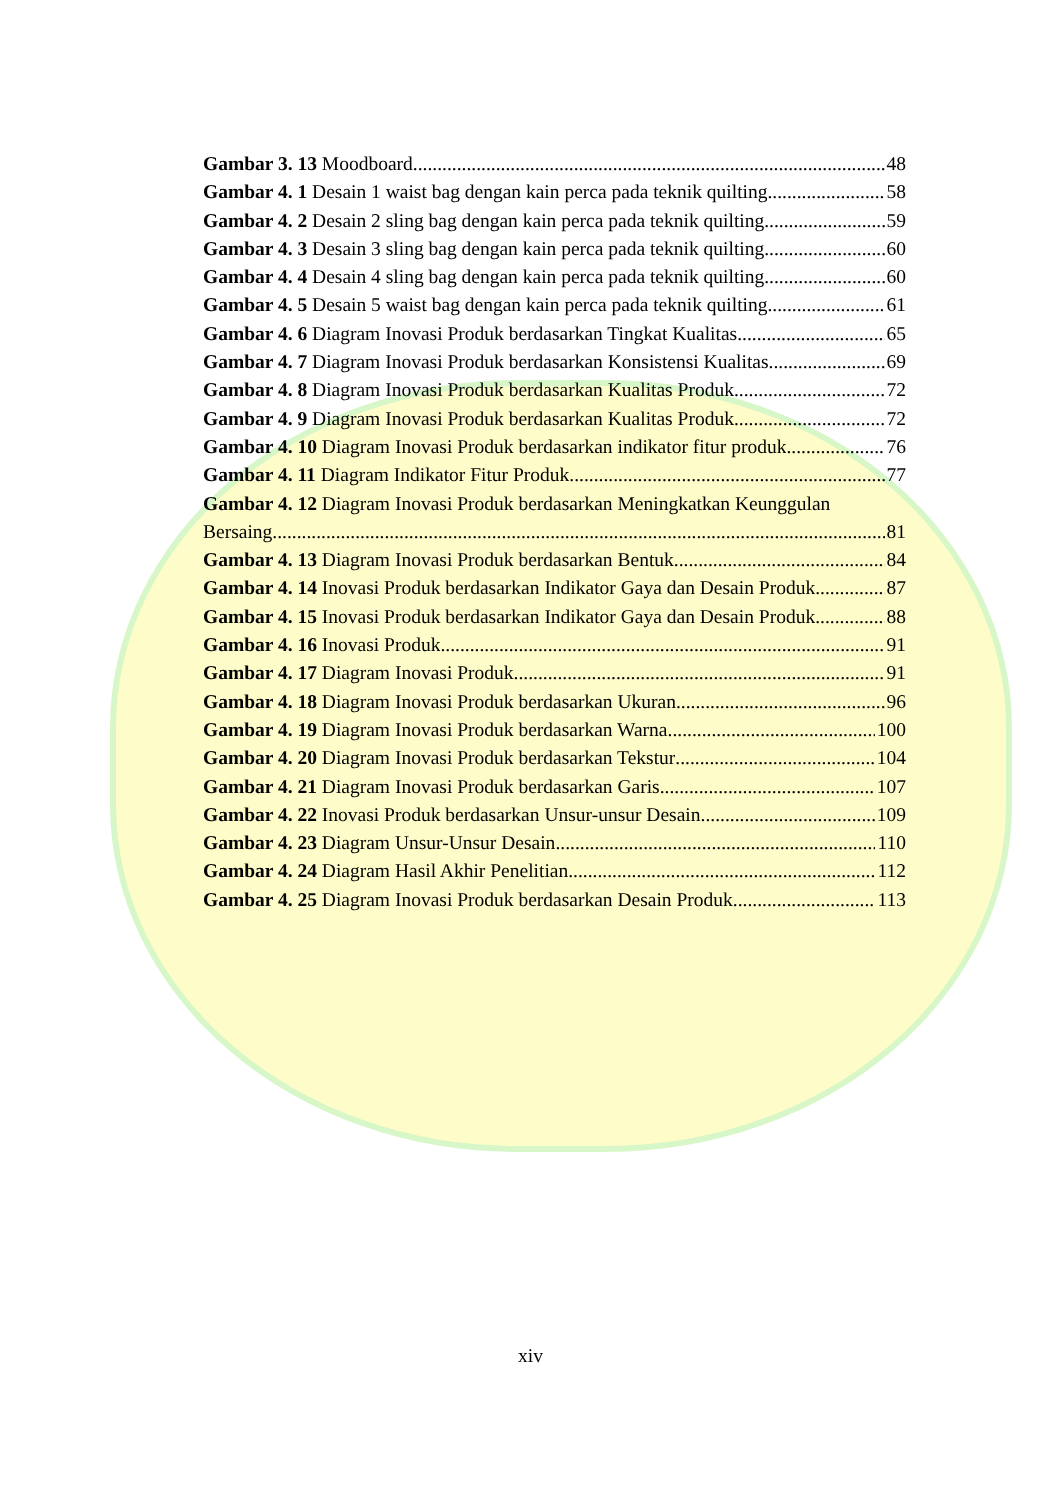Gambar 3. 13 Moodboard 48
Gambar 4. 1 Desain 1 waist bag dengan kain perca pada teknik quilting 58
Gambar 4. 2 Desain 2 sling bag dengan kain perca pada teknik quilting 59
Gambar 4. 3 Desain 3 sling bag dengan kain perca pada teknik quilting 60
Gambar 4. 4 Desain 4 sling bag dengan kain perca pada teknik quilting 60
Gambar 4. 5 Desain 5 waist bag dengan kain perca pada teknik quilting 61
Gambar 4. 6 Diagram Inovasi Produk berdasarkan Tingkat Kualitas 65
Gambar 4. 7 Diagram Inovasi Produk berdasarkan Konsistensi Kualitas 69
Gambar 4. 8 Diagram Inovasi Produk berdasarkan Kualitas Produk 72
Gambar 4. 9 Diagram Inovasi Produk berdasarkan Kualitas Produk 72
Gambar 4. 10 Diagram Inovasi Produk berdasarkan indikator fitur produk 76
Gambar 4. 11 Diagram Indikator Fitur Produk 77
Gambar 4. 12 Diagram Inovasi Produk berdasarkan Meningkatkan Keunggulan
Bersaing 81
Gambar 4. 13 Diagram Inovasi Produk berdasarkan Bentuk 84
Gambar 4. 14 Inovasi Produk berdasarkan Indikator Gaya dan Desain Produk 87
Gambar 4. 15 Inovasi Produk berdasarkan Indikator Gaya dan Desain Produk 88
Gambar 4. 16 Inovasi Produk 91
Gambar 4. 17 Diagram Inovasi Produk 91
Gambar 4. 18 Diagram Inovasi Produk berdasarkan Ukuran 96
Gambar 4. 19 Diagram Inovasi Produk berdasarkan Warna 100
Gambar 4. 20 Diagram Inovasi Produk berdasarkan Tekstur 104
Gambar 4. 21 Diagram Inovasi Produk berdasarkan Garis 107
Gambar 4. 22 Inovasi Produk berdasarkan Unsur-unsur Desain 109
Gambar 4. 23 Diagram Unsur-Unsur Desain 110
Gambar 4. 24 Diagram Hasil Akhir Penelitian 112
Gambar 4. 25 Diagram Inovasi Produk berdasarkan Desain Produk 113
xiv